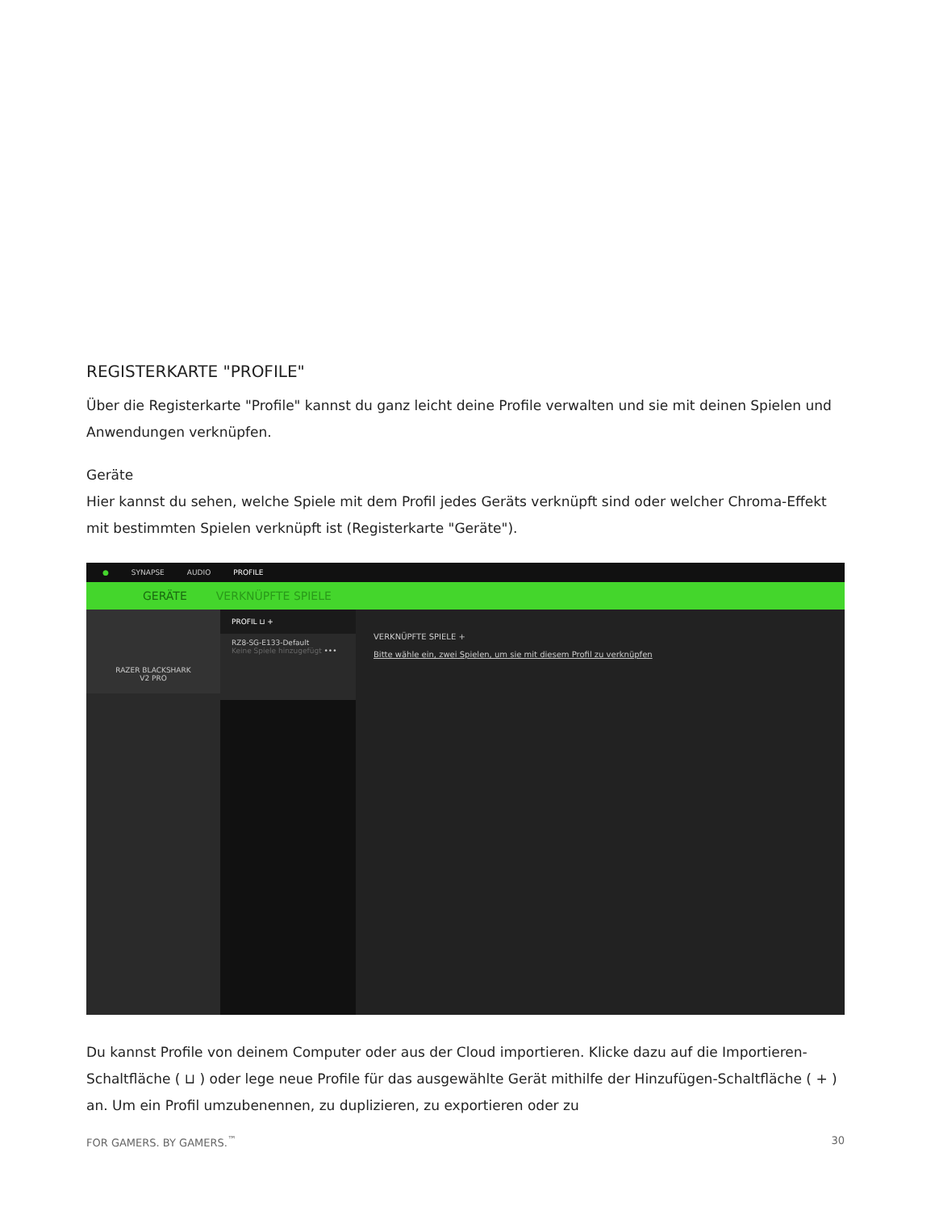REGISTERKARTE "PROFILE"
Über die Registerkarte "Profile" kannst du ganz leicht deine Profile verwalten und sie mit deinen Spielen und Anwendungen verknüpfen.
Geräte
Hier kannst du sehen, welche Spiele mit dem Profil jedes Geräts verknüpft sind oder welcher Chroma-Effekt mit bestimmten Spielen verknüpft ist (Registerkarte "Geräte").
● SYNAPSE AUDIO PROFILE
GERÄTE VERKNÜPFTE SPIELE
RAZER BLACKSHARK
V2 PRO
PROFIL ⊔ +
RZ8-SG-E133-Default
Keine Spiele hinzugefügt •••
VERKNÜPFTE SPIELE +
Bitte wähle ein, zwei Spielen, um sie mit diesem Profil zu verknüpfen
Du kannst Profile von deinem Computer oder aus der Cloud importieren. Klicke dazu auf die Importieren-Schaltfläche ( ⊔ ) oder lege neue Profile für das ausgewählte Gerät mithilfe der Hinzufügen-Schaltfläche ( + ) an. Um ein Profil umzubenennen, zu duplizieren, zu exportieren oder zu
FOR GAMERS. BY GAMERS.<sup>™</sup> 30